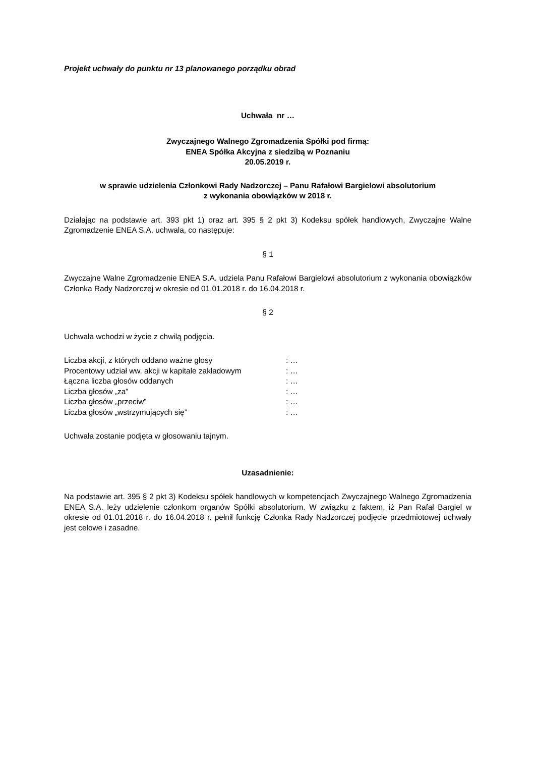Projekt uchwały do punktu nr 13 planowanego porządku obrad
Uchwała nr …
Zwyczajnego Walnego Zgromadzenia Spółki pod firmą:
ENEA Spółka Akcyjna z siedzibą w Poznaniu
20.05.2019 r.
w sprawie udzielenia Członkowi Rady Nadzorczej – Panu Rafałowi Bargielowi absolutorium
z wykonania obowiązków w 2018 r.
Działając na podstawie art. 393 pkt 1) oraz art. 395 § 2 pkt 3) Kodeksu spółek handlowych, Zwyczajne Walne Zgromadzenie ENEA S.A. uchwala, co następuje:
§ 1
Zwyczajne Walne Zgromadzenie ENEA S.A. udziela Panu Rafałowi Bargielowi absolutorium z wykonania obowiązków Członka Rady Nadzorczej w okresie od 01.01.2018 r. do 16.04.2018 r.
§ 2
Uchwała wchodzi w życie z chwilą podjęcia.
| Liczba akcji, z których oddano ważne głosy | : … |
| Procentowy udział ww. akcji w kapitale zakładowym | : … |
| Łączna liczba głosów oddanych | : … |
| Liczba głosów „za” | : … |
| Liczba głosów „przeciw” | : … |
| Liczba głosów „wstrzymujących się” | : … |
Uchwała zostanie podjęta w głosowaniu tajnym.
Uzasadnienie:
Na podstawie art. 395 § 2 pkt 3) Kodeksu spółek handlowych w kompetencjach Zwyczajnego Walnego Zgromadzenia ENEA S.A. leży udzielenie członkom organów Spółki absolutorium. W związku z faktem, iż Pan Rafał Bargiel w okresie od 01.01.2018 r. do 16.04.2018 r. pełnił funkcję Członka Rady Nadzorczej podjęcie przedmiotowej uchwały jest celowe i zasadne.